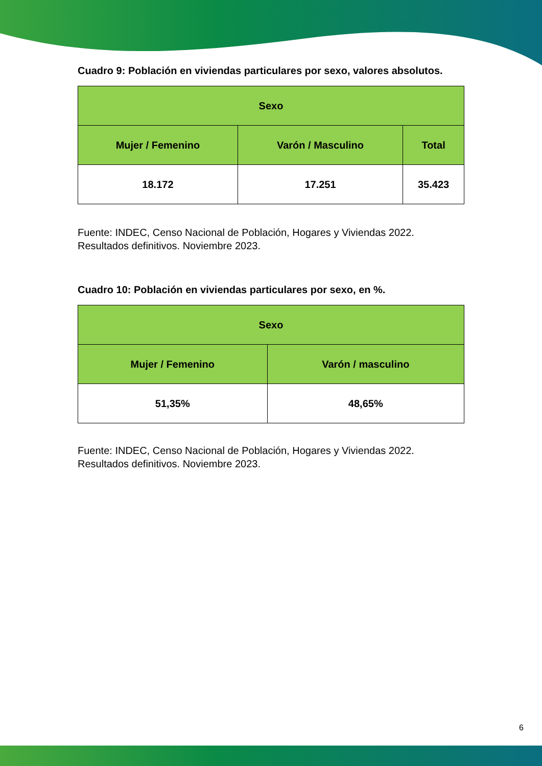Cuadro 9: Población en viviendas particulares por sexo, valores absolutos.
| Sexo | | |
| --- | --- | --- |
| Mujer / Femenino | Varón / Masculino | Total |
| 18.172 | 17.251 | 35.423 |
Fuente: INDEC, Censo Nacional de Población, Hogares y Viviendas 2022. Resultados definitivos. Noviembre 2023.
Cuadro 10: Población en viviendas particulares por sexo, en %.
| Sexo | |
| --- | --- |
| Mujer / Femenino | Varón / masculino |
| 51,35% | 48,65% |
Fuente: INDEC, Censo Nacional de Población, Hogares y Viviendas 2022. Resultados definitivos. Noviembre 2023.
6